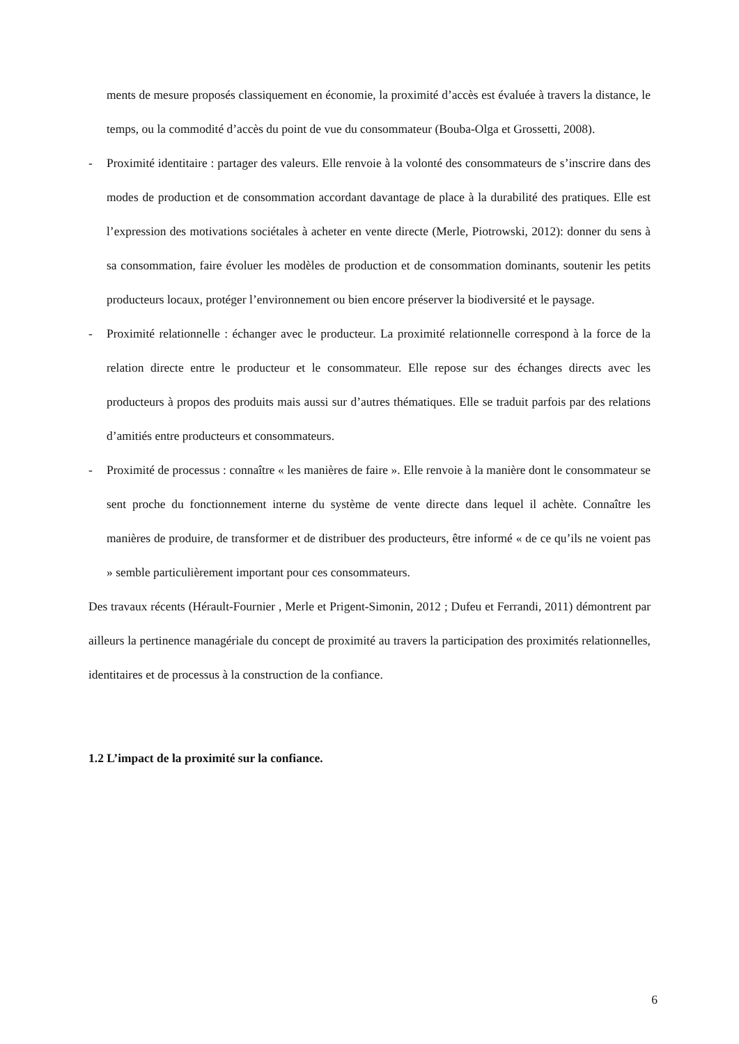ments de mesure proposés classiquement en économie, la proximité d’accès est évaluée à travers la distance, le temps, ou la commodité d’accès du point de vue du consommateur (Bouba-Olga et Grossetti, 2008).
- Proximité identitaire : partager des valeurs. Elle renvoie à la volonté des consommateurs de s’inscrire dans des modes de production et de consommation accordant davantage de place à la durabilité des pratiques. Elle est l’expression des motivations sociétales à acheter en vente directe (Merle, Piotrowski, 2012): donner du sens à sa consommation, faire évoluer les modèles de production et de consommation dominants, soutenir les petits producteurs locaux, protéger l’environnement ou bien encore préserver la biodiversité et le paysage.
- Proximité relationnelle : échanger avec le producteur. La proximité relationnelle correspond à la force de la relation directe entre le producteur et le consommateur. Elle repose sur des échanges directs avec les producteurs à propos des produits mais aussi sur d’autres thématiques. Elle se traduit parfois par des relations d’amitiés entre producteurs et consommateurs.
- Proximité de processus : connaître « les manières de faire ». Elle renvoie à la manière dont le consommateur se sent proche du fonctionnement interne du système de vente directe dans lequel il achète. Connaître les manières de produire, de transformer et de distribuer des producteurs, être informé « de ce qu’ils ne voient pas » semble particulièrement important pour ces consommateurs.
Des travaux récents (Hérault-Fournier , Merle et Prigent-Simonin, 2012 ; Dufeu et Ferrandi, 2011) démontrent par ailleurs la pertinence managériale du concept de proximité au travers la participation des proximités relationnelles, identitaires et de processus à la construction de la confiance.
1.2 L’impact de la proximité sur la confiance.
6